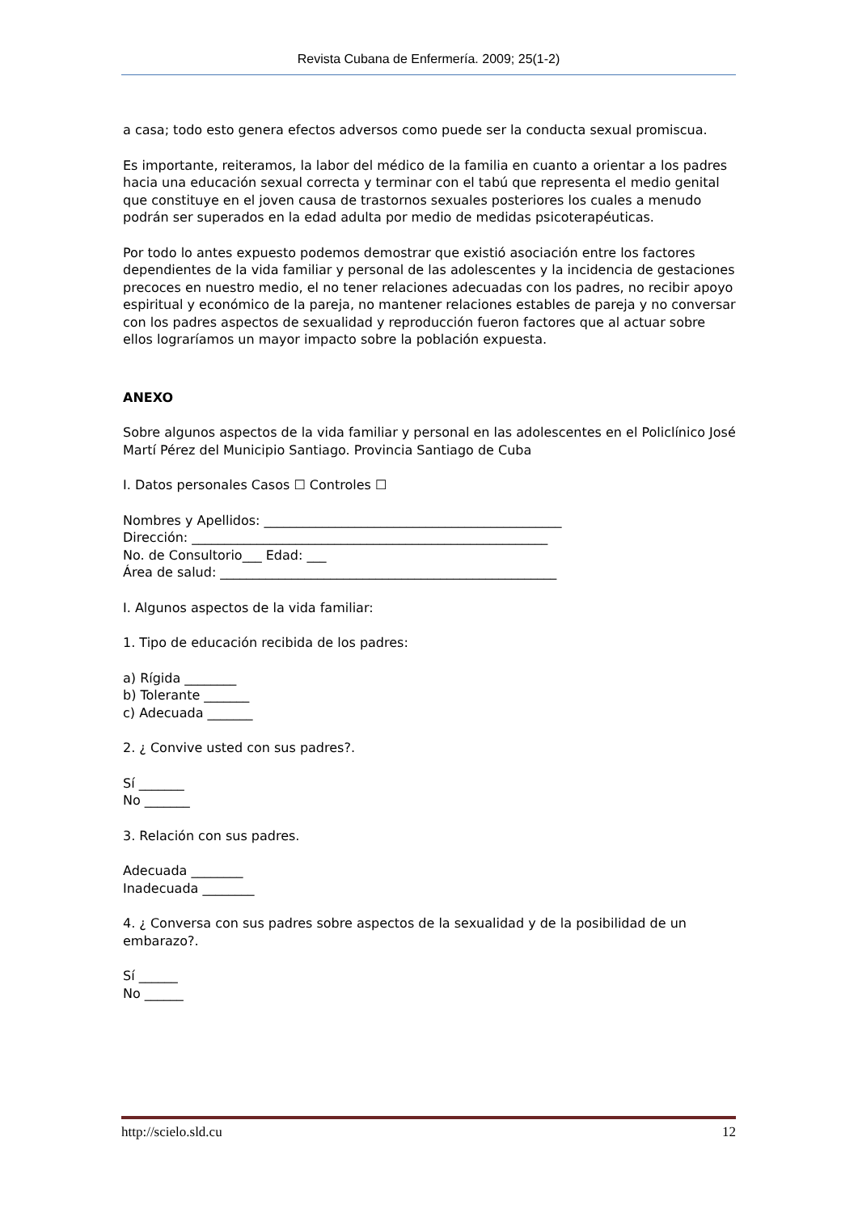Revista Cubana de Enfermería. 2009; 25(1-2)
a casa; todo esto genera efectos adversos como puede ser la conducta sexual promiscua.
Es importante, reiteramos, la labor del médico de la familia en cuanto a orientar a los padres hacia una educación sexual correcta y terminar con el tabú que representa el medio genital que constituye en el joven causa de trastornos sexuales posteriores los cuales a menudo podrán ser superados en la edad adulta por medio de medidas psicoterapéuticas.
Por todo lo antes expuesto podemos demostrar que existió asociación entre los factores dependientes de la vida familiar y personal de las adolescentes y la incidencia de gestaciones precoces en nuestro medio, el no tener relaciones adecuadas con los padres, no recibir apoyo espiritual y económico de la pareja, no mantener relaciones estables de pareja y no conversar con los padres aspectos de sexualidad y reproducción fueron factores que al actuar sobre ellos lograríamos un mayor impacto sobre la población expuesta.
ANEXO
Sobre algunos aspectos de la vida familiar y personal en las adolescentes en el Policlínico José Martí Pérez del Municipio Santiago. Provincia Santiago de Cuba
I. Datos personales Casos ☐ Controles ☐
Nombres y Apellidos: ______________________________________________
Dirección: _______________________________________________________
No. de Consultorio___ Edad: ___
Área de salud: ____________________________________________________
I. Algunos aspectos de la vida familiar:
1. Tipo de educación recibida de los padres:
a) Rígida ________
b) Tolerante _______
c) Adecuada _______
2. ¿ Convive usted con sus padres?.
Sí _______
No _______
3. Relación con sus padres.
Adecuada ________
Inadecuada ________
4. ¿ Conversa con sus padres sobre aspectos de la sexualidad y de la posibilidad de un embarazo?.
Sí ______
No ______
http://scielo.sld.cu 12